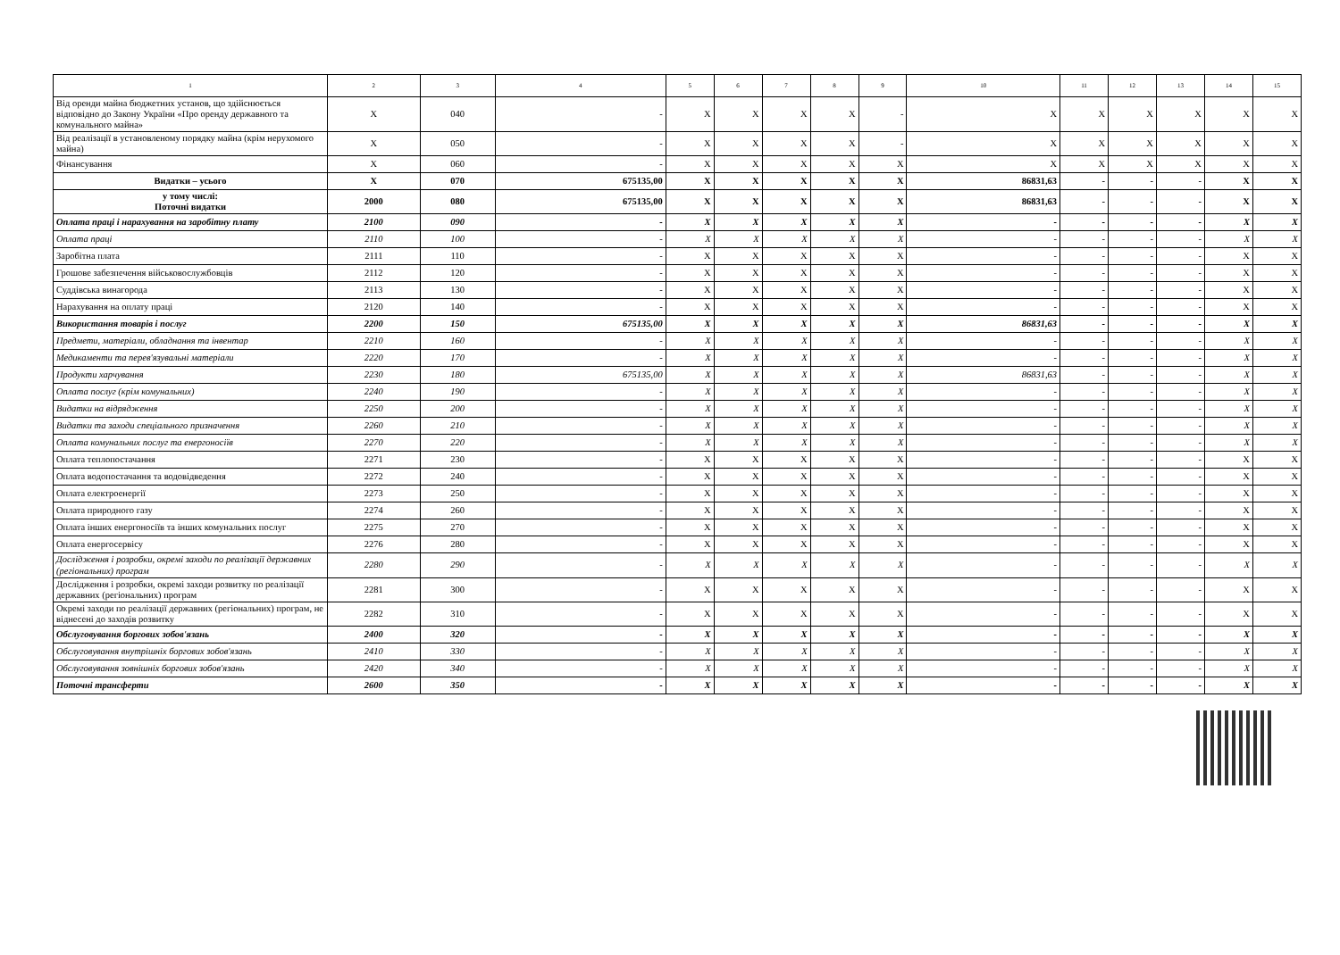| 1 | 2 | 3 | 4 | 5 | 6 | 7 | 8 | 9 | 10 | 11 | 12 | 13 | 14 | 15 |
| --- | --- | --- | --- | --- | --- | --- | --- | --- | --- | --- | --- | --- | --- | --- |
| Від оренди майна бюджетних установ, що здійснюється відповідно до Закону України «Про оренду державного та комунального майна» | X | 040 | - | X | X | X | X | - | X | X | X | X | X | X |
| Від реалізації в установленому порядку майна (крім нерухомого майна) | X | 050 | - | X | X | X | X | - | X | X | X | X | X | X |
| Фінансування | X | 060 | - | X | X | X | X | X | X | X | X | X | X | X |
| Видатки – усього | X | 070 | 675135,00 | X | X | X | X | X | 86831,63 | - | - | - | X | X |
| у тому числі: Поточні видатки | 2000 | 080 | 675135,00 | X | X | X | X | X | 86831,63 | - | - | - | X | X |
| Оплата праці і нарахування на заробітну плату | 2100 | 090 | - | X | X | X | X | X | - | - | - | - | X | X |
| Оплата праці | 2110 | 100 | - | X | X | X | X | X | - | - | - | - | X | X |
| Заробітна плата | 2111 | 110 | - | X | X | X | X | X | - | - | - | - | X | X |
| Грошове забезпечення військовослужбовців | 2112 | 120 | - | X | X | X | X | X | - | - | - | - | X | X |
| Суддівська винагорода | 2113 | 130 | - | X | X | X | X | X | - | - | - | - | X | X |
| Нарахування на оплату праці | 2120 | 140 | - | X | X | X | X | X | - | - | - | - | X | X |
| Використання товарів і послуг | 2200 | 150 | 675135,00 | X | X | X | X | X | 86831,63 | - | - | - | X | X |
| Предмети, матеріали, обладнання та інвентар | 2210 | 160 | - | X | X | X | X | X | - | - | - | - | X | X |
| Медикаменти та перев'язувальні матеріали | 2220 | 170 | - | X | X | X | X | X | - | - | - | - | X | X |
| Продукти харчування | 2230 | 180 | 675135,00 | X | X | X | X | X | 86831,63 | - | - | - | X | X |
| Оплата послуг (крім комунальних) | 2240 | 190 | - | X | X | X | X | X | - | - | - | - | X | X |
| Видатки на відрядження | 2250 | 200 | - | X | X | X | X | X | - | - | - | - | X | X |
| Видатки та заходи спеціального призначення | 2260 | 210 | - | X | X | X | X | X | - | - | - | - | X | X |
| Оплата комунальних послуг та енергоносіїв | 2270 | 220 | - | X | X | X | X | X | - | - | - | - | X | X |
| Оплата теплопостачання | 2271 | 230 | - | X | X | X | X | X | - | - | - | - | X | X |
| Оплата водопостачання та водовідведення | 2272 | 240 | - | X | X | X | X | X | - | - | - | - | X | X |
| Оплата електроенергії | 2273 | 250 | - | X | X | X | X | X | - | - | - | - | X | X |
| Оплата природного газу | 2274 | 260 | - | X | X | X | X | X | - | - | - | - | X | X |
| Оплата інших енергоносіїв та інших комунальних послуг | 2275 | 270 | - | X | X | X | X | X | - | - | - | - | X | X |
| Оплата енергосервісу | 2276 | 280 | - | X | X | X | X | X | - | - | - | - | X | X |
| Дослідження і розробки, окремі заходи по реалізації державних (регіональних) програм | 2280 | 290 | - | X | X | X | X | X | - | - | - | - | X | X |
| Дослідження і розробки, окремі заходи розвитку по реалізації державних (регіональних) програм | 2281 | 300 | - | X | X | X | X | X | - | - | - | - | X | X |
| Окремі заходи по реалізації державних (регіональних) програм, не віднесені до заходів розвитку | 2282 | 310 | - | X | X | X | X | X | - | - | - | - | X | X |
| Обслуговування боргових зобов'язань | 2400 | 320 | - | X | X | X | X | X | - | - | - | - | X | X |
| Обслуговування внутрішніх боргових зобов'язань | 2410 | 330 | - | X | X | X | X | X | - | - | - | - | X | X |
| Обслуговування зовнішніх боргових зобов'язань | 2420 | 340 | - | X | X | X | X | X | - | - | - | - | X | X |
| Поточні трансферти | 2600 | 350 | - | X | X | X | X | X | - | - | - | - | X | X |